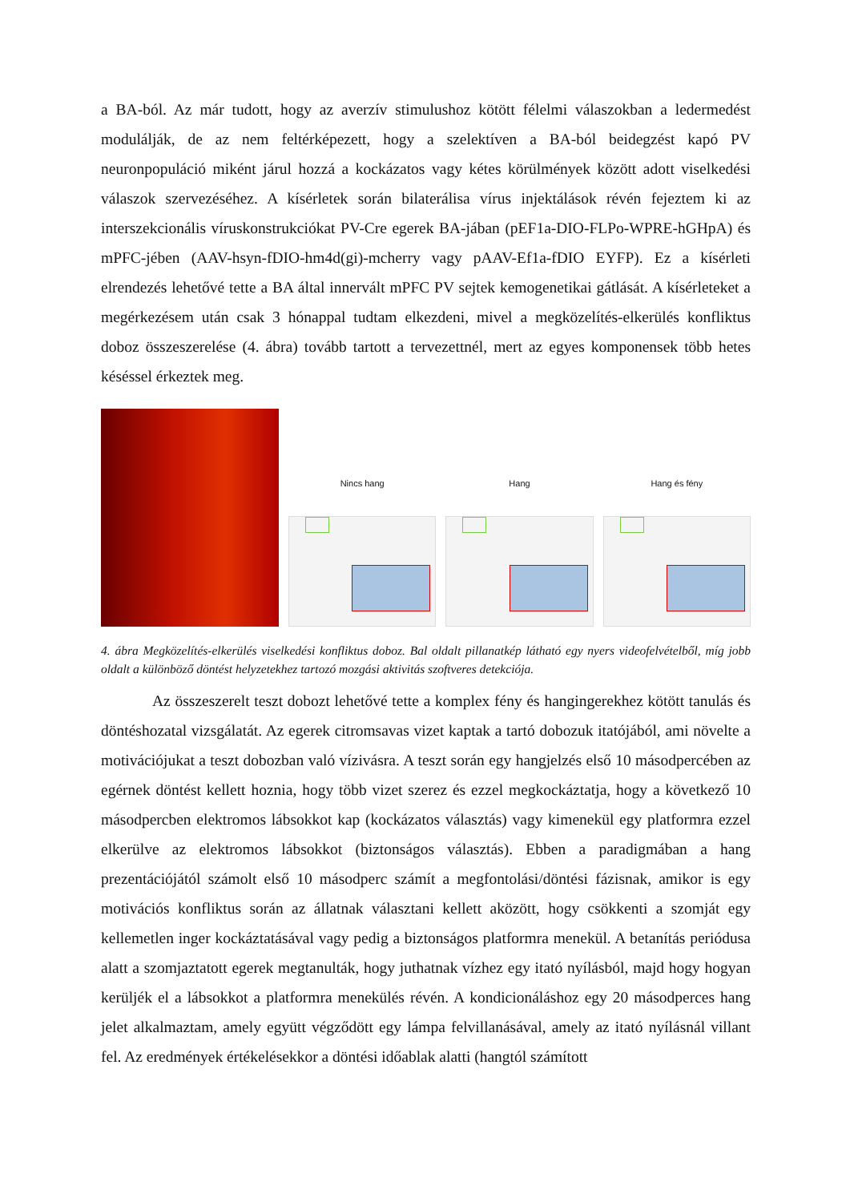a BA-ból. Az már tudott, hogy az averzív stimulushoz kötött félelmi válaszokban a ledermedést modulálják, de az nem feltérképezett, hogy a szelektíven a BA-ból beidegzést kapó PV neuronpopuláció miként járul hozzá a kockázatos vagy kétes körülmények között adott viselkedési válaszok szervezéséhez. A kísérletek során bilaterálisa vírus injektálások révén fejeztem ki az interszekcionális víruskonstrukciókat PV-Cre egerek BA-jában (pEF1a-DIO-FLPo-WPRE-hGHpA) és mPFC-jében (AAV-hsyn-fDIO-hm4d(gi)-mcherry vagy pAAV-Ef1a-fDIO EYFP). Ez a kísérleti elrendezés lehetővé tette a BA által innervált mPFC PV sejtek kemogenetikai gátlását. A kísérleteket a megérkezésem után csak 3 hónappal tudtam elkezdeni, mivel a megközelítés-elkerülés konfliktus doboz összeszerelése (4. ábra) tovább tartott a tervezettnél, mert az egyes komponensek több hetes késéssel érkeztek meg.
Nincs hang
Hang
Hang és fény
4. ábra Megközelítés-elkerülés viselkedési konfliktus doboz. Bal oldalt pillanatkép látható egy nyers videofelvételből, míg jobb oldalt a különböző döntést helyzetekhez tartozó mozgási aktivitás szoftveres detekciója.
Az összeszerelt teszt dobozt lehetővé tette a komplex fény és hangingerekhez kötött tanulás és döntéshozatal vizsgálatát. Az egerek citromsavas vizet kaptak a tartó dobozuk itatójából, ami növelte a motivációjukat a teszt dobozban való vízivásra. A teszt során egy hangjelzés első 10 másodpercében az egérnek döntést kellett hoznia, hogy több vizet szerez és ezzel megkockáztatja, hogy a következő 10 másodpercben elektromos lábsokkot kap (kockázatos választás) vagy kimenekül egy platformra ezzel elkerülve az elektromos lábsokkot (biztonságos választás). Ebben a paradigmában a hang prezentációjától számolt első 10 másodperc számít a megfontolási/döntési fázisnak, amikor is egy motivációs konfliktus során az állatnak választani kellett aközött, hogy csökkenti a szomját egy kellemetlen inger kockáztatásával vagy pedig a biztonságos platformra menekül. A betanítás periódusa alatt a szomjaztatott egerek megtanulták, hogy juthatnak vízhez egy itató nyílásból, majd hogy hogyan kerüljék el a lábsokkot a platformra menekülés révén. A kondicionáláshoz egy 20 másodperces hang jelet alkalmaztam, amely együtt végződött egy lámpa felvillanásával, amely az itató nyílásnál villant fel. Az eredmények értékelésekkor a döntési időablak alatti (hangtól számított